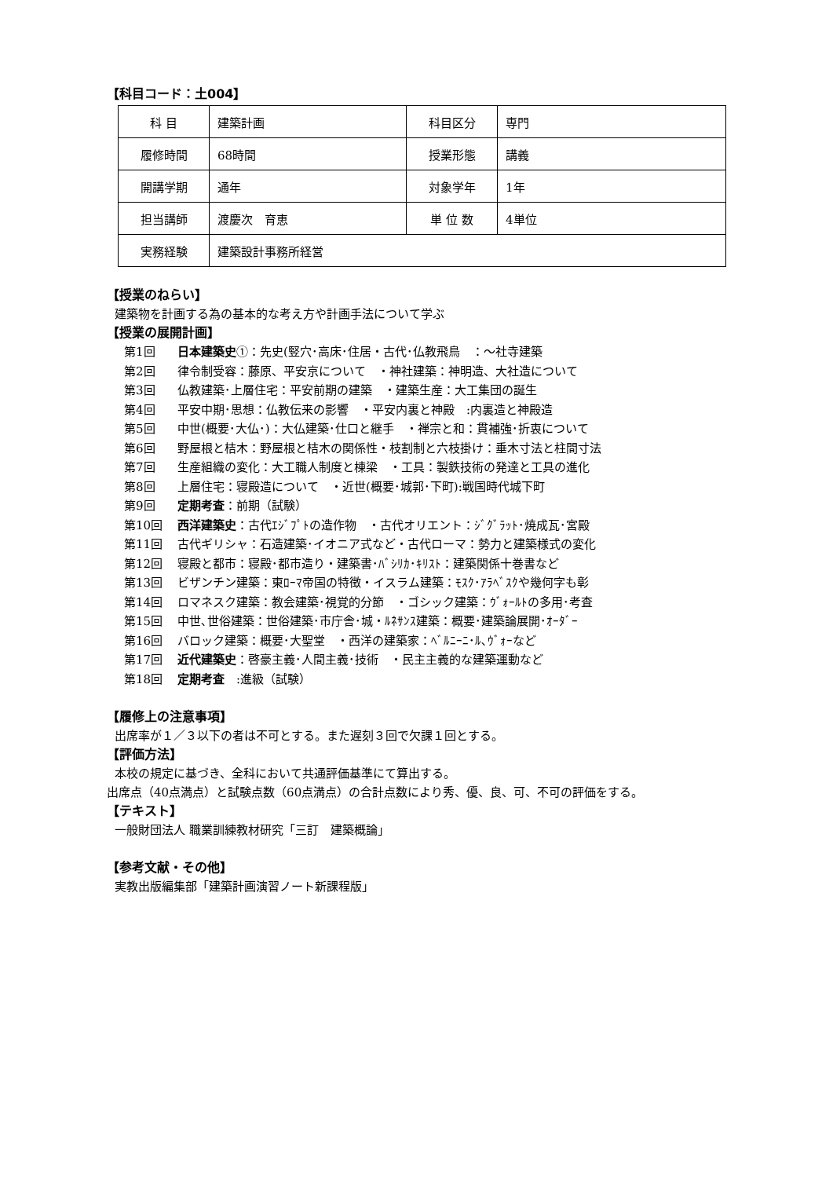【科目コード：土004】
| 科 目 | 建築計画 | 科目区分 | 専門 |
| 履修時間 | 68時間 | 授業形態 | 講義 |
| 開講学期 | 通年 | 対象学年 | 1年 |
| 担当講師 | 渡慶次 育恵 | 単 位 数 | 4単位 |
| 実務経験 | 建築設計事務所経営 | | |
【授業のねらい】
建築物を計画する為の基本的な考え方や計画手法について学ぶ
【授業の展開計画】
第1回 日本建築史①：先史(竪穴･高床･住居・古代･仏教飛鳥　：〜社寺建築
第2回 律令制受容：藤原、平安京について　・神社建築：神明造、大社造について
第3回 仏教建築･上層住宅：平安前期の建築　・建築生産：大工集団の誕生
第4回 平安中期･思想：仏教伝来の影響　・平安内裏と神殿　:内裏造と神殿造
第5回 中世(概要･大仏･)：大仏建築･仕口と継手　・禅宗と和：貫補強･折衷について
第6回 野屋根と桔木：野屋根と桔木の関係性・枝割制と六枝掛け：垂木寸法と柱間寸法
第7回 生産組織の変化：大工職人制度と棟梁　・工具：製鉄技術の発達と工具の進化
第8回 上層住宅：寝殿造について　・近世(概要･城郭･下町):戦国時代城下町
第9回 定期考査：前期（試験）
第10回 西洋建築史：古代ｴｼﾞﾌﾟﾄの造作物　・古代オリエント：ｼﾞｸﾞﾗｯﾄ･焼成瓦･宮殿
第11回 古代ギリシャ：石造建築･イオニア式など・古代ローマ：勢力と建築様式の変化
第12回 寝殿と都市：寝殿･都市造り・建築書･ﾊﾞｼﾘｶ･ｷﾘｽﾄ：建築関係十巻書など
第13回 ビザンチン建築：東ﾛｰﾏ帝国の特徴・イスラム建築：ﾓｽｸ･ｱﾗﾍﾞｽｸや幾何字も彰
第14回 ロマネスク建築：教会建築･視覚的分節　・ゴシック建築：ｳﾞｫｰﾙﾄの多用･考査
第15回 中世､世俗建築：世俗建築･市庁舎･城・ﾙﾈｻﾝｽ建築：概要･建築論展開･ｵｰﾀﾞｰ
第16回 バロック建築：概要･大聖堂　・西洋の建築家：ﾍﾞﾙﾆｰﾆ･ﾙ､ｳﾞｫｰなど
第17回 近代建築史：啓豪主義･人間主義･技術　・民主主義的な建築運動など
第18回 定期考査　:進級（試験）
【履修上の注意事項】
出席率が１／３以下の者は不可とする。また遅刻３回で欠課１回とする。
【評価方法】
本校の規定に基づき、全科において共通評価基準にて算出する。
出席点（40点満点）と試験点数（60点満点）の合計点数により秀、優、良、可、不可の評価をする。
【テキスト】
一般財団法人 職業訓練教材研究「三訂　建築概論」
【参考文献・その他】
実教出版編集部「建築計画演習ノート新課程版」